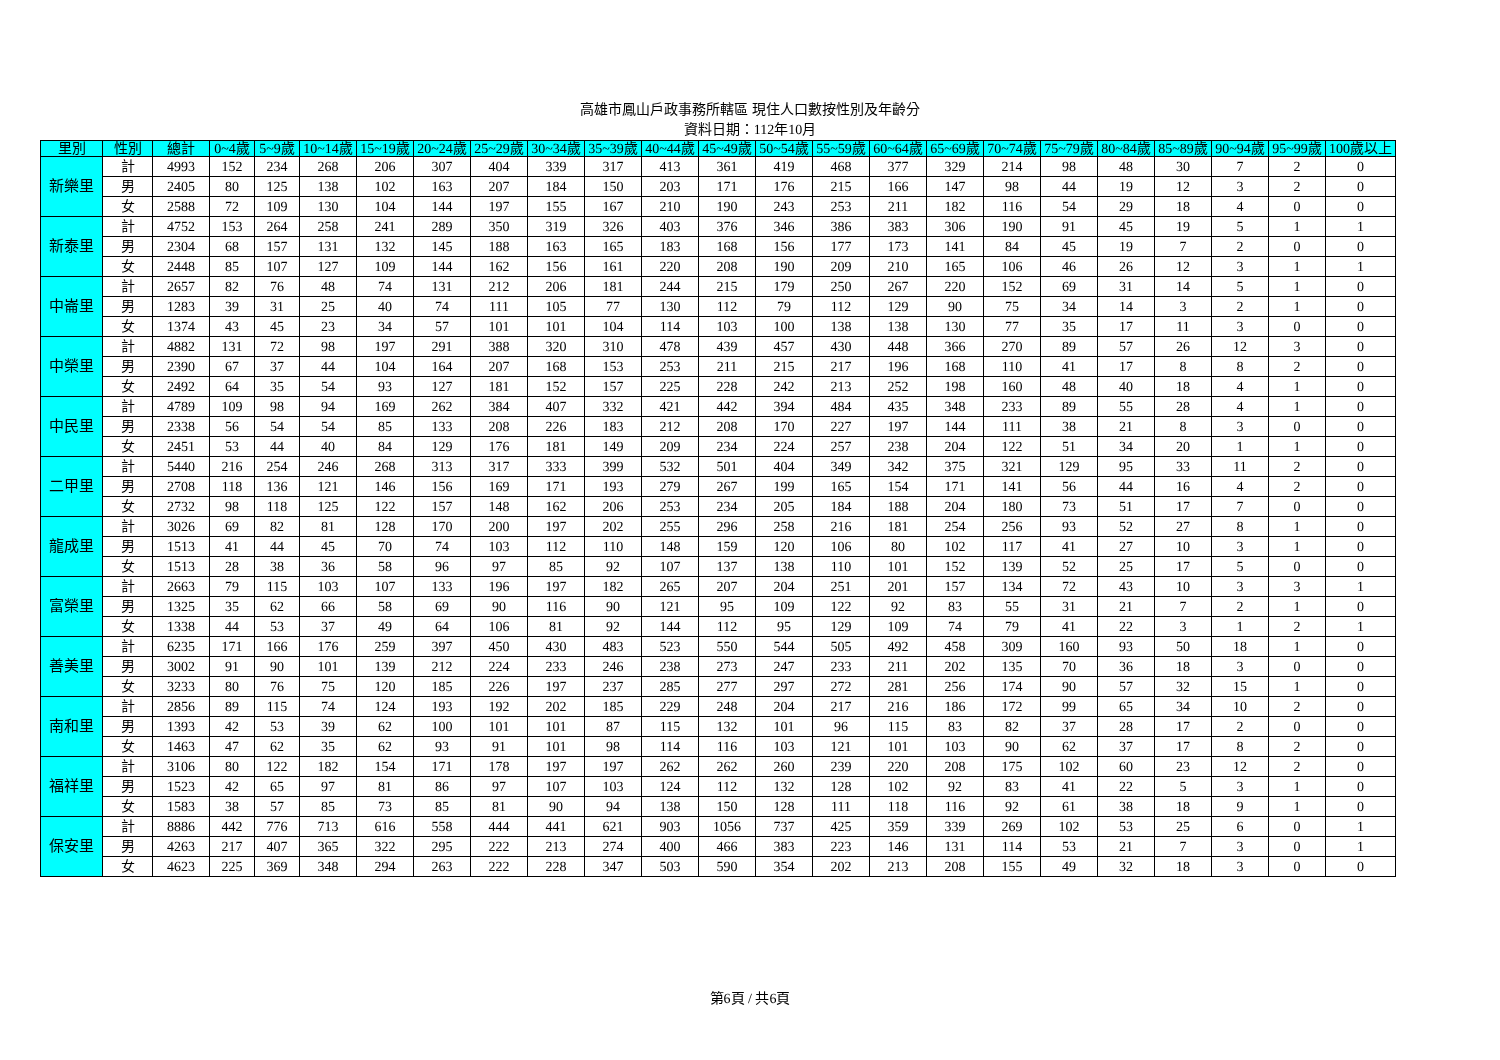高雄市鳳山戶政事務所轄區 現住人口數按性別及年齡分
資料日期：112年10月
| 里別 | 性別 | 總計 | 0~4歲 | 5~9歲 | 10~14歲 | 15~19歲 | 20~24歲 | 25~29歲 | 30~34歲 | 35~39歲 | 40~44歲 | 45~49歲 | 50~54歲 | 55~59歲 | 60~64歲 | 65~69歲 | 70~74歲 | 75~79歲 | 80~84歲 | 85~89歲 | 90~94歲 | 95~99歲 | 100歲以上 |
| --- | --- | --- | --- | --- | --- | --- | --- | --- | --- | --- | --- | --- | --- | --- | --- | --- | --- | --- | --- | --- | --- | --- | --- |
| 新樂里 | 計 | 4993 | 152 | 234 | 268 | 206 | 307 | 404 | 339 | 317 | 413 | 361 | 419 | 468 | 377 | 329 | 214 | 98 | 48 | 30 | 7 | 2 | 0 |
| | 男 | 2405 | 80 | 125 | 138 | 102 | 163 | 207 | 184 | 150 | 203 | 171 | 176 | 215 | 166 | 147 | 98 | 44 | 19 | 12 | 3 | 2 | 0 |
| | 女 | 2588 | 72 | 109 | 130 | 104 | 144 | 197 | 155 | 167 | 210 | 190 | 243 | 253 | 211 | 182 | 116 | 54 | 29 | 18 | 4 | 0 | 0 |
| 新泰里 | 計 | 4752 | 153 | 264 | 258 | 241 | 289 | 350 | 319 | 326 | 403 | 376 | 346 | 386 | 383 | 306 | 190 | 91 | 45 | 19 | 5 | 1 | 1 |
| | 男 | 2304 | 68 | 157 | 131 | 132 | 145 | 188 | 163 | 165 | 183 | 168 | 156 | 177 | 173 | 141 | 84 | 45 | 19 | 7 | 2 | 0 | 0 |
| | 女 | 2448 | 85 | 107 | 127 | 109 | 144 | 162 | 156 | 161 | 220 | 208 | 190 | 209 | 210 | 165 | 106 | 46 | 26 | 12 | 3 | 1 | 1 |
| 中崙里 | 計 | 2657 | 82 | 76 | 48 | 74 | 131 | 212 | 206 | 181 | 244 | 215 | 179 | 250 | 267 | 220 | 152 | 69 | 31 | 14 | 5 | 1 | 0 |
| | 男 | 1283 | 39 | 31 | 25 | 40 | 74 | 111 | 105 | 77 | 130 | 112 | 79 | 112 | 129 | 90 | 75 | 34 | 14 | 3 | 2 | 1 | 0 |
| | 女 | 1374 | 43 | 45 | 23 | 34 | 57 | 101 | 101 | 104 | 114 | 103 | 100 | 138 | 138 | 130 | 77 | 35 | 17 | 11 | 3 | 0 | 0 |
| 中榮里 | 計 | 4882 | 131 | 72 | 98 | 197 | 291 | 388 | 320 | 310 | 478 | 439 | 457 | 430 | 448 | 366 | 270 | 89 | 57 | 26 | 12 | 3 | 0 |
| | 男 | 2390 | 67 | 37 | 44 | 104 | 164 | 207 | 168 | 153 | 253 | 211 | 215 | 217 | 196 | 168 | 110 | 41 | 17 | 8 | 8 | 2 | 0 |
| | 女 | 2492 | 64 | 35 | 54 | 93 | 127 | 181 | 152 | 157 | 225 | 228 | 242 | 213 | 252 | 198 | 160 | 48 | 40 | 18 | 4 | 1 | 0 |
| 中民里 | 計 | 4789 | 109 | 98 | 94 | 169 | 262 | 384 | 407 | 332 | 421 | 442 | 394 | 484 | 435 | 348 | 233 | 89 | 55 | 28 | 4 | 1 | 0 |
| | 男 | 2338 | 56 | 54 | 54 | 85 | 133 | 208 | 226 | 183 | 212 | 208 | 170 | 227 | 197 | 144 | 111 | 38 | 21 | 8 | 3 | 0 | 0 |
| | 女 | 2451 | 53 | 44 | 40 | 84 | 129 | 176 | 181 | 149 | 209 | 234 | 224 | 257 | 238 | 204 | 122 | 51 | 34 | 20 | 1 | 1 | 0 |
| 二甲里 | 計 | 5440 | 216 | 254 | 246 | 268 | 313 | 317 | 333 | 399 | 532 | 501 | 404 | 349 | 342 | 375 | 321 | 129 | 95 | 33 | 11 | 2 | 0 |
| | 男 | 2708 | 118 | 136 | 121 | 146 | 156 | 169 | 171 | 193 | 279 | 267 | 199 | 165 | 154 | 171 | 141 | 56 | 44 | 16 | 4 | 2 | 0 |
| | 女 | 2732 | 98 | 118 | 125 | 122 | 157 | 148 | 162 | 206 | 253 | 234 | 205 | 184 | 188 | 204 | 180 | 73 | 51 | 17 | 7 | 0 | 0 |
| 龍成里 | 計 | 3026 | 69 | 82 | 81 | 128 | 170 | 200 | 197 | 202 | 255 | 296 | 258 | 216 | 181 | 254 | 256 | 93 | 52 | 27 | 8 | 1 | 0 |
| | 男 | 1513 | 41 | 44 | 45 | 70 | 74 | 103 | 112 | 110 | 148 | 159 | 120 | 106 | 80 | 102 | 117 | 41 | 27 | 10 | 3 | 1 | 0 |
| | 女 | 1513 | 28 | 38 | 36 | 58 | 96 | 97 | 85 | 92 | 107 | 137 | 138 | 110 | 101 | 152 | 139 | 52 | 25 | 17 | 5 | 0 | 0 |
| 富榮里 | 計 | 2663 | 79 | 115 | 103 | 107 | 133 | 196 | 197 | 182 | 265 | 207 | 204 | 251 | 201 | 157 | 134 | 72 | 43 | 10 | 3 | 3 | 1 |
| | 男 | 1325 | 35 | 62 | 66 | 58 | 69 | 90 | 116 | 90 | 121 | 95 | 109 | 122 | 92 | 83 | 55 | 31 | 21 | 7 | 2 | 1 | 0 |
| | 女 | 1338 | 44 | 53 | 37 | 49 | 64 | 106 | 81 | 92 | 144 | 112 | 95 | 129 | 109 | 74 | 79 | 41 | 22 | 3 | 1 | 2 | 1 |
| 善美里 | 計 | 6235 | 171 | 166 | 176 | 259 | 397 | 450 | 430 | 483 | 523 | 550 | 544 | 505 | 492 | 458 | 309 | 160 | 93 | 50 | 18 | 1 | 0 |
| | 男 | 3002 | 91 | 90 | 101 | 139 | 212 | 224 | 233 | 246 | 238 | 273 | 247 | 233 | 211 | 202 | 135 | 70 | 36 | 18 | 3 | 0 | 0 |
| | 女 | 3233 | 80 | 76 | 75 | 120 | 185 | 226 | 197 | 237 | 285 | 277 | 297 | 272 | 281 | 256 | 174 | 90 | 57 | 32 | 15 | 1 | 0 |
| 南和里 | 計 | 2856 | 89 | 115 | 74 | 124 | 193 | 192 | 202 | 185 | 229 | 248 | 204 | 217 | 216 | 186 | 172 | 99 | 65 | 34 | 10 | 2 | 0 |
| | 男 | 1393 | 42 | 53 | 39 | 62 | 100 | 101 | 101 | 87 | 115 | 132 | 101 | 96 | 115 | 83 | 82 | 37 | 28 | 17 | 2 | 0 | 0 |
| | 女 | 1463 | 47 | 62 | 35 | 62 | 93 | 91 | 101 | 98 | 114 | 116 | 103 | 121 | 101 | 103 | 90 | 62 | 37 | 17 | 8 | 2 | 0 |
| 福祥里 | 計 | 3106 | 80 | 122 | 182 | 154 | 171 | 178 | 197 | 197 | 262 | 262 | 260 | 239 | 220 | 208 | 175 | 102 | 60 | 23 | 12 | 2 | 0 |
| | 男 | 1523 | 42 | 65 | 97 | 81 | 86 | 97 | 107 | 103 | 124 | 112 | 132 | 128 | 102 | 92 | 83 | 41 | 22 | 5 | 3 | 1 | 0 |
| | 女 | 1583 | 38 | 57 | 85 | 73 | 85 | 81 | 90 | 94 | 138 | 150 | 128 | 111 | 118 | 116 | 92 | 61 | 38 | 18 | 9 | 1 | 0 |
| 保安里 | 計 | 8886 | 442 | 776 | 713 | 616 | 558 | 444 | 441 | 621 | 903 | 1056 | 737 | 425 | 359 | 339 | 269 | 102 | 53 | 25 | 6 | 0 | 1 |
| | 男 | 4263 | 217 | 407 | 365 | 322 | 295 | 222 | 213 | 274 | 400 | 466 | 383 | 223 | 146 | 131 | 114 | 53 | 21 | 7 | 3 | 0 | 1 |
| | 女 | 4623 | 225 | 369 | 348 | 294 | 263 | 222 | 228 | 347 | 503 | 590 | 354 | 202 | 213 | 208 | 155 | 49 | 32 | 18 | 3 | 0 | 0 |
第6頁 / 共6頁